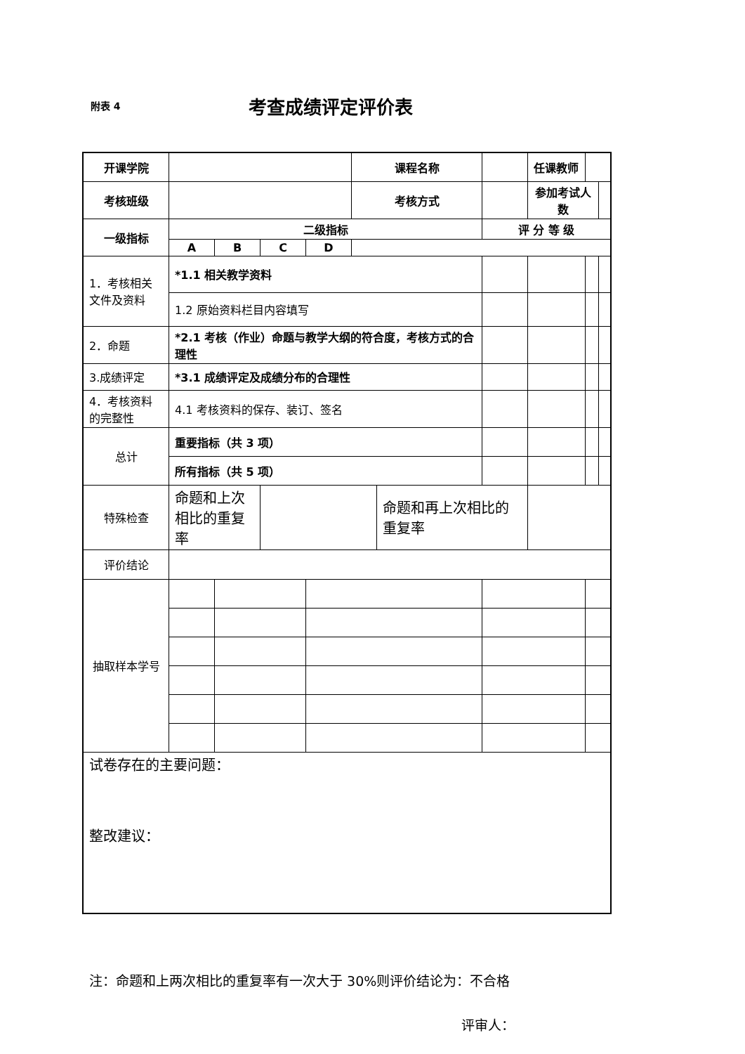附表 4
考查成绩评定评价表
| 开课学院 | | | | | 课程名称 | | | | 任课教师 | | |
| 考核班级 | | | | | 考核方式 | | | | 参加考试人数 | | |
| 一级指标 | 二级指标 | | | | | | | 评 分 等 级 | | | |
| | A | B | C | D | | | | | | | |
| 1．考核相关文件及资料 | *1.1 相关教学资料 | | | | | | | | | | |
| | 1.2 原始资料栏目内容填写 | | | | | | | | | | |
| 2．命题 | *2.1 考核（作业）命题与教学大纲的符合度，考核方式的合理性 | | | | | | | | | | |
| 3.成绩评定 | *3.1 成绩评定及成绩分布的合理性 | | | | | | | | | | |
| 4．考核资料的完整性 | 4.1 考核资料的保存、装订、签名 | | | | | | | | | | |
| 总计 | 重要指标（共 3 项） | | | | | | | | | | |
| | 所有指标（共 5 项） | | | | | | | | | | |
| 特殊检查 | 命题和上次相比的重复率 | | | | | 命题和再上次相比的重复率 | | | | | |
| 评价结论 | | | | | | | | | | | |
| 抽取样本学号 | | | | | | | | | | | |
| 试卷存在的主要问题： 整改建议： | | | | | | | | | | | |
注：命题和上两次相比的重复率有一次大于 30%则评价结论为：不合格
评审人：